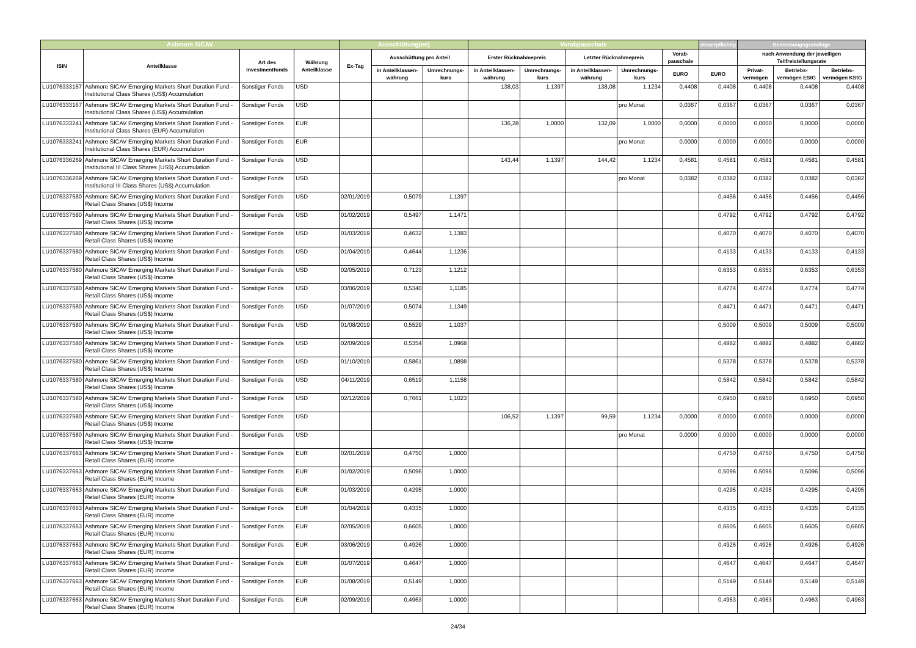| Ashmore SICAV | | | | Ausschüttung(en) | | | Vorabpauschale | | | | | steuerpflichtig | Bemessungsgrundlage | | |
| --- | --- | --- | --- | --- | --- | --- | --- | --- | --- | --- | --- | --- | --- | --- | --- |
| ISIN | Anteilklasse | Art des Investmentfonds | Währung Anteilklasse | Ex-Tag | Ausschüttung pro Anteil | | Erster Rücknahmepreis | | Letzter Rücknahmepreis | | Vorab-pauschale | | nach Anwendung der jeweiligen Teilfreistellungsrate | | |
| | | | | | in Anteilklassen-währung | Umrechnungs-kurs | in Anteilklassen-währung | Umrechnungs-kurs | in Anteilklassen-währung | Umrechnungs-kurs | EURO | EURO | Privat-vermögen | Betriebs-vermögen EStG | Betriebs-vermögen KStG |
| LU1076333167 | Ashmore SICAV Emerging Markets Short Duration Fund - Institutional Class Shares (US$) Accumulation | Sonstiger Fonds | USD | | | | 138,03 | 1,1397 | 138,08 | 1,1234 | 0,4408 | 0,4408 | 0,4408 | 0,4408 | 0,4408 |
| LU1076333167 | Ashmore SICAV Emerging Markets Short Duration Fund - Institutional Class Shares (US$) Accumulation | Sonstiger Fonds | USD | | | | | | | pro Monat | 0,0367 | 0,0367 | 0,0367 | 0,0367 | 0,0367 |
| LU1076333241 | Ashmore SICAV Emerging Markets Short Duration Fund - Institutional Class Shares (EUR) Accumulation | Sonstiger Fonds | EUR | | | | 136,28 | 1,0000 | 132,09 | 1,0000 | 0,0000 | 0,0000 | 0,0000 | 0,0000 | 0,0000 |
| LU1076333241 | Ashmore SICAV Emerging Markets Short Duration Fund - Institutional Class Shares (EUR) Accumulation | Sonstiger Fonds | EUR | | | | | | | pro Monat | 0,0000 | 0,0000 | 0,0000 | 0,0000 | 0,0000 |
| LU1076336269 | Ashmore SICAV Emerging Markets Short Duration Fund - Institutional III Class Shares (US$) Accumulation | Sonstiger Fonds | USD | | | | 143,44 | 1,1397 | 144,42 | 1,1234 | 0,4581 | 0,4581 | 0,4581 | 0,4581 | 0,4581 |
| LU1076336269 | Ashmore SICAV Emerging Markets Short Duration Fund - Institutional III Class Shares (US$) Accumulation | Sonstiger Fonds | USD | | | | | | | pro Monat | 0,0382 | 0,0382 | 0,0382 | 0,0382 | 0,0382 |
| LU1076337580 | Ashmore SICAV Emerging Markets Short Duration Fund - Retail Class Shares (US$) Income | Sonstiger Fonds | USD | 02/01/2019 | 0,5079 | 1,1397 | | | | | | 0,4456 | 0,4456 | 0,4456 | 0,4456 |
| LU1076337580 | Ashmore SICAV Emerging Markets Short Duration Fund - Retail Class Shares (US$) Income | Sonstiger Fonds | USD | 01/02/2019 | 0,5497 | 1,1471 | | | | | | 0,4792 | 0,4792 | 0,4792 | 0,4792 |
| LU1076337580 | Ashmore SICAV Emerging Markets Short Duration Fund - Retail Class Shares (US$) Income | Sonstiger Fonds | USD | 01/03/2019 | 0,4632 | 1,1383 | | | | | | 0,4070 | 0,4070 | 0,4070 | 0,4070 |
| LU1076337580 | Ashmore SICAV Emerging Markets Short Duration Fund - Retail Class Shares (US$) Income | Sonstiger Fonds | USD | 01/04/2019 | 0,4644 | 1,1236 | | | | | | 0,4133 | 0,4133 | 0,4133 | 0,4133 |
| LU1076337580 | Ashmore SICAV Emerging Markets Short Duration Fund - Retail Class Shares (US$) Income | Sonstiger Fonds | USD | 02/05/2019 | 0,7123 | 1,1212 | | | | | | 0,6353 | 0,6353 | 0,6353 | 0,6353 |
| LU1076337580 | Ashmore SICAV Emerging Markets Short Duration Fund - Retail Class Shares (US$) Income | Sonstiger Fonds | USD | 03/06/2019 | 0,5340 | 1,1185 | | | | | | 0,4774 | 0,4774 | 0,4774 | 0,4774 |
| LU1076337580 | Ashmore SICAV Emerging Markets Short Duration Fund - Retail Class Shares (US$) Income | Sonstiger Fonds | USD | 01/07/2019 | 0,5074 | 1,1349 | | | | | | 0,4471 | 0,4471 | 0,4471 | 0,4471 |
| LU1076337580 | Ashmore SICAV Emerging Markets Short Duration Fund - Retail Class Shares (US$) Income | Sonstiger Fonds | USD | 01/08/2019 | 0,5529 | 1,1037 | | | | | | 0,5009 | 0,5009 | 0,5009 | 0,5009 |
| LU1076337580 | Ashmore SICAV Emerging Markets Short Duration Fund - Retail Class Shares (US$) Income | Sonstiger Fonds | USD | 02/09/2019 | 0,5354 | 1,0968 | | | | | | 0,4882 | 0,4882 | 0,4882 | 0,4882 |
| LU1076337580 | Ashmore SICAV Emerging Markets Short Duration Fund - Retail Class Shares (US$) Income | Sonstiger Fonds | USD | 01/10/2019 | 0,5861 | 1,0898 | | | | | | 0,5378 | 0,5378 | 0,5378 | 0,5378 |
| LU1076337580 | Ashmore SICAV Emerging Markets Short Duration Fund - Retail Class Shares (US$) Income | Sonstiger Fonds | USD | 04/11/2019 | 0,6519 | 1,1158 | | | | | | 0,5842 | 0,5842 | 0,5842 | 0,5842 |
| LU1076337580 | Ashmore SICAV Emerging Markets Short Duration Fund - Retail Class Shares (US$) Income | Sonstiger Fonds | USD | 02/12/2019 | 0,7661 | 1,1023 | | | | | | 0,6950 | 0,6950 | 0,6950 | 0,6950 |
| LU1076337580 | Ashmore SICAV Emerging Markets Short Duration Fund - Retail Class Shares (US$) Income | Sonstiger Fonds | USD | | | | 106,52 | 1,1397 | 99,59 | 1,1234 | 0,0000 | 0,0000 | 0,0000 | 0,0000 | 0,0000 |
| LU1076337580 | Ashmore SICAV Emerging Markets Short Duration Fund - Retail Class Shares (US$) Income | Sonstiger Fonds | USD | | | | | | | pro Monat | 0,0000 | 0,0000 | 0,0000 | 0,0000 | 0,0000 |
| LU1076337663 | Ashmore SICAV Emerging Markets Short Duration Fund - Retail Class Shares (EUR) Income | Sonstiger Fonds | EUR | 02/01/2019 | 0,4750 | 1,0000 | | | | | | 0,4750 | 0,4750 | 0,4750 | 0,4750 |
| LU1076337663 | Ashmore SICAV Emerging Markets Short Duration Fund - Retail Class Shares (EUR) Income | Sonstiger Fonds | EUR | 01/02/2019 | 0,5096 | 1,0000 | | | | | | 0,5096 | 0,5096 | 0,5096 | 0,5096 |
| LU1076337663 | Ashmore SICAV Emerging Markets Short Duration Fund - Retail Class Shares (EUR) Income | Sonstiger Fonds | EUR | 01/03/2019 | 0,4295 | 1,0000 | | | | | | 0,4295 | 0,4295 | 0,4295 | 0,4295 |
| LU1076337663 | Ashmore SICAV Emerging Markets Short Duration Fund - Retail Class Shares (EUR) Income | Sonstiger Fonds | EUR | 01/04/2019 | 0,4335 | 1,0000 | | | | | | 0,4335 | 0,4335 | 0,4335 | 0,4335 |
| LU1076337663 | Ashmore SICAV Emerging Markets Short Duration Fund - Retail Class Shares (EUR) Income | Sonstiger Fonds | EUR | 02/05/2019 | 0,6605 | 1,0000 | | | | | | 0,6605 | 0,6605 | 0,6605 | 0,6605 |
| LU1076337663 | Ashmore SICAV Emerging Markets Short Duration Fund - Retail Class Shares (EUR) Income | Sonstiger Fonds | EUR | 03/06/2019 | 0,4926 | 1,0000 | | | | | | 0,4926 | 0,4926 | 0,4926 | 0,4926 |
| LU1076337663 | Ashmore SICAV Emerging Markets Short Duration Fund - Retail Class Shares (EUR) Income | Sonstiger Fonds | EUR | 01/07/2019 | 0,4647 | 1,0000 | | | | | | 0,4647 | 0,4647 | 0,4647 | 0,4647 |
| LU1076337663 | Ashmore SICAV Emerging Markets Short Duration Fund - Retail Class Shares (EUR) Income | Sonstiger Fonds | EUR | 01/08/2019 | 0,5149 | 1,0000 | | | | | | 0,5149 | 0,5149 | 0,5149 | 0,5149 |
| LU1076337663 | Ashmore SICAV Emerging Markets Short Duration Fund - Retail Class Shares (EUR) Income | Sonstiger Fonds | EUR | 02/09/2019 | 0,4963 | 1,0000 | | | | | | 0,4963 | 0,4963 | 0,4963 | 0,4963 |
24/34